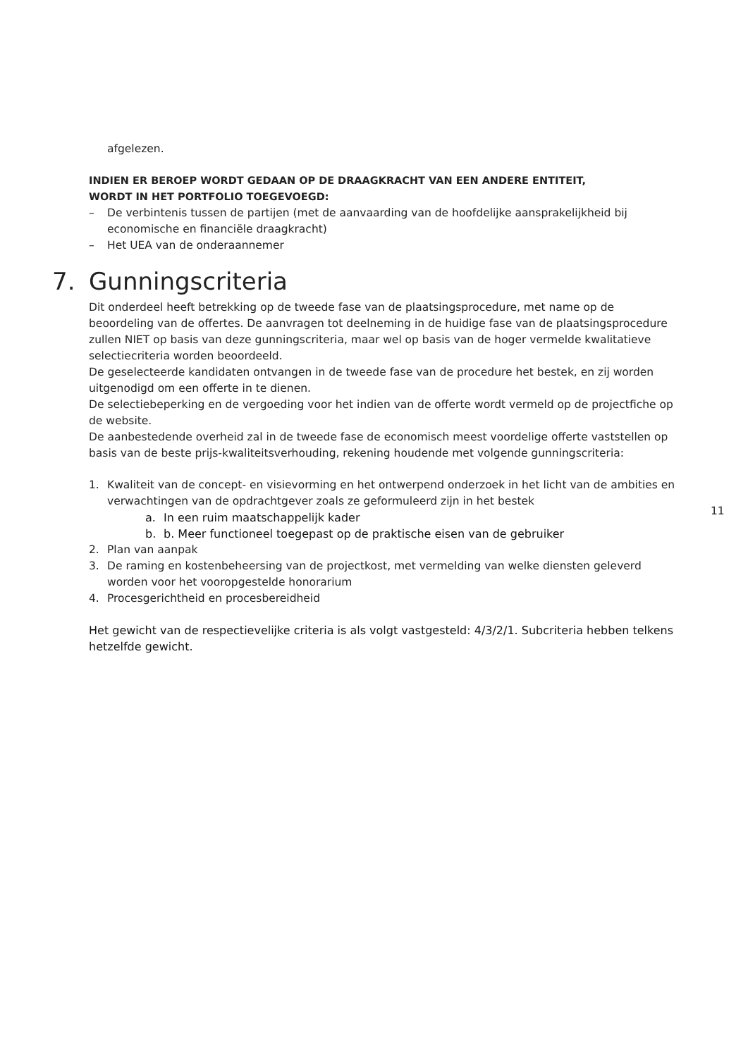afgelezen.
INDIEN ER BEROEP WORDT GEDAAN OP DE DRAAGKRACHT VAN EEN ANDERE ENTITEIT,
WORDT IN HET PORTFOLIO TOEGEVOEGD:
– De verbintenis tussen de partijen (met de aanvaarding van de hoofdelijke aansprakelijkheid bij economische en financiële draagkracht)
– Het UEA van de onderaannemer
7. Gunningscriteria
Dit onderdeel heeft betrekking op de tweede fase van de plaatsingsprocedure, met name op de beoordeling van de offertes. De aanvragen tot deelneming in de huidige fase van de plaatsingsprocedure zullen NIET op basis van deze gunningscriteria, maar wel op basis van de hoger vermelde kwalitatieve selectiecriteria worden beoordeeld.
De geselecteerde kandidaten ontvangen in de tweede fase van de procedure het bestek, en zij worden uitgenodigd om een offerte in te dienen.
De selectiebeperking en de vergoeding voor het indien van de offerte wordt vermeld op de projectfiche op de website.
De aanbestedende overheid zal in de tweede fase de economisch meest voordelige offerte vaststellen op basis van de beste prijs-kwaliteitsverhouding, rekening houdende met volgende gunningscriteria:
1. Kwaliteit van de concept- en visievorming en het ontwerpend onderzoek in het licht van de ambities en verwachtingen van de opdrachtgever zoals ze geformuleerd zijn in het bestek
a. In een ruim maatschappelijk kader
b. b. Meer functioneel toegepast op de praktische eisen van de gebruiker
2. Plan van aanpak
3. De raming en kostenbeheersing van de projectkost, met vermelding van welke diensten geleverd worden voor het vooropgestelde honorarium
4. Procesgerichtheid en procesbereidheid
Het gewicht van de respectievelijke criteria is als volgt vastgesteld: 4/3/2/1. Subcriteria hebben telkens hetzelfde gewicht.
11